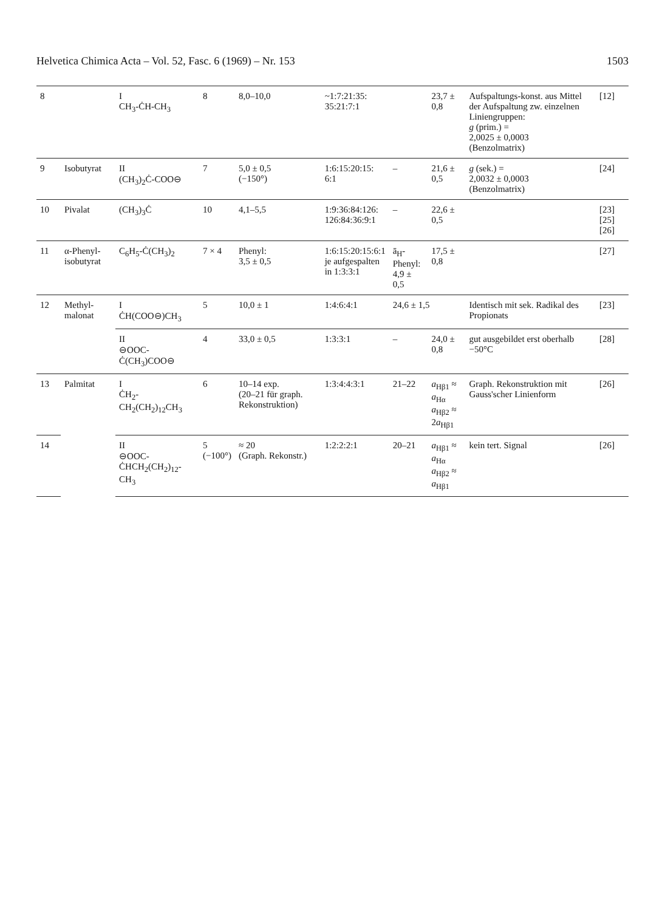Helvetica Chimica Acta – Vol. 52, Fasc. 6 (1969) – Nr. 153 1503
| 8 | | I CH<sub>3</sub>-ĊH-CH<sub>3</sub> | 8 | 8,0–10,0 | ~1:7:21:35: 35:21:7:1 | | 23,7 ± 0,8 | Aufspaltungs-konst. aus Mittel der Aufspaltung zw. einzelnen Liniengruppen: g (prim.) = 2,0025 ± 0,0003 (Benzolmatrix) | [12] |
| 9 | Isobutyrat | II (CH<sub>3</sub>)<sub>2</sub>Ċ-COO⊖ | 7 | 5,0 ± 0,5 (−150°) | 1:6:15:20:15: 6:1 | – | 21,6 ± 0,5 | g (sek.) = 2,0032 ± 0,0003 (Benzolmatrix) | [24] |
| 10 | Pivalat | (CH<sub>3</sub>)<sub>3</sub>Ċ | 10 | 4,1–5,5 | 1:9:36:84:126: 126:84:36:9:1 | – | 22,6 ± 0,5 | | [23] [25] [26] |
| 11 | α-Phenyl-isobutyrat | C<sub>6</sub>H<sub>5</sub>-Ċ(CH<sub>3</sub>)<sub>2</sub> | 7 × 4 | Phenyl: 3,5 ± 0,5 | 1:6:15:20:15:6:1 je aufgespalten in 1:3:3:1 | ā<sub>H</sub>-Phenyl: 4,9 ± 0,5 | 17,5 ± 0,8 | | [27] |
| 12 | Methyl-malonat | I ĊH(COO⊖)CH<sub>3</sub> | 5 | 10,0 ± 1 | 1:4:6:4:1 | 24,6 ± 1,5 | | Identisch mit sek. Radikal des Propionats | [23] |
| | | II ⊖OOC-Ċ(CH<sub>3</sub>)COO⊖ | 4 | 33,0 ± 0,5 | 1:3:3:1 | – | 24,0 ± 0,8 | gut ausgebildet erst oberhalb −50°C | [28] |
| 13 | Palmitat | I ĊH<sub>2</sub>-CH<sub>2</sub>(CH<sub>2</sub>)<sub>12</sub>CH<sub>3</sub> | 6 | 10–14 exp. (20–21 für graph. Rekonstruktion) | 1:3:4:4:3:1 | 21–22 | a<sub>Hβ1</sub> ≈ a<sub>Hα</sub> a<sub>Hβ2</sub> ≈ 2 a<sub>Hβ1</sub> | Graph. Rekonstruktion mit Gauss'scher Linienform | [26] |
| 14 | | II ⊖OOC-ĊHCH<sub>2</sub>(CH<sub>2</sub>)<sub>12</sub>-CH<sub>3</sub> | 5 (−100°) | ≈ 20 (Graph. Rekonstr.) | 1:2:2:2:1 | 20–21 | a<sub>Hβ1</sub> ≈ a<sub>Hα</sub> a<sub>Hβ2</sub> ≈ a<sub>Hβ1</sub> | kein tert. Signal | [26] |